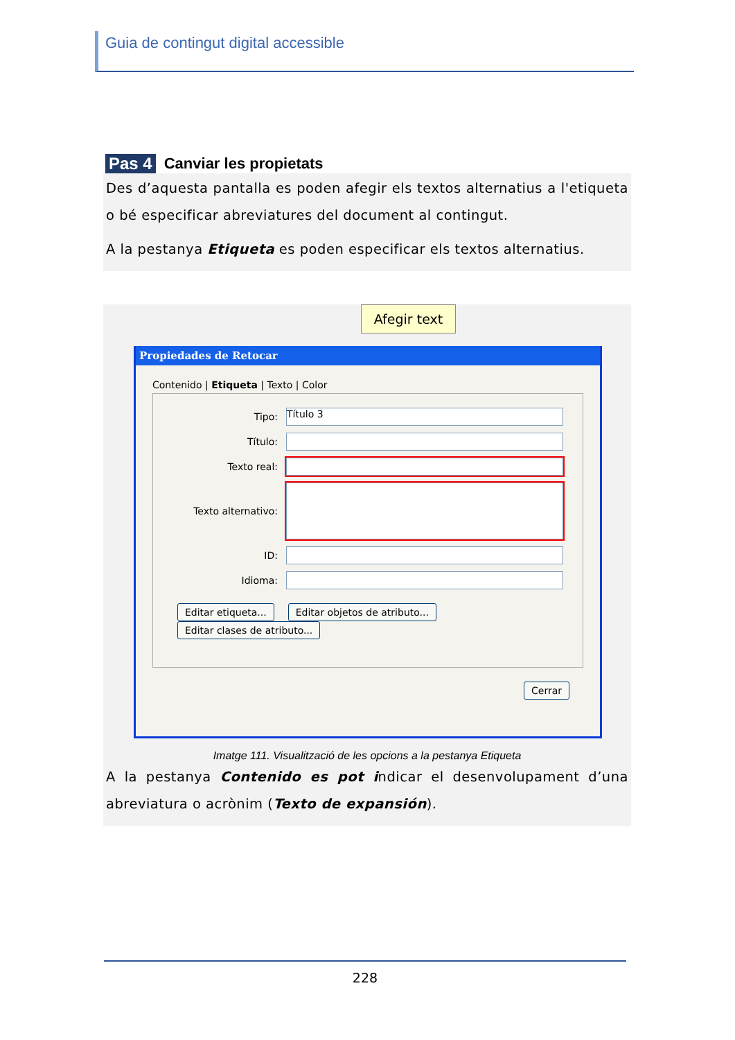Guia de contingut digital accessible
Pas 4 Canviar les propietats
Des d’aquesta pantalla es poden afegir els textos alternatius a l'etiqueta o bé especificar abreviatures del document al contingut.
A la pestanya Etiqueta es poden especificar els textos alternatius.
Afegir text
Propiedades de Retocar
Contenido | Etiqueta | Texto | Color
Tipo: Título 3
Título:
Texto real:
Texto alternativo:
ID:
Idioma:
Editar etiqueta... Editar objetos de atributo... Editar clases de atributo...
Cerrar
Imatge 111. Visualització de les opcions a la pestanya Etiqueta
A la pestanya Contenido es pot indicar el desenvolupament d’una abreviatura o acrònim (Texto de expansión).
228